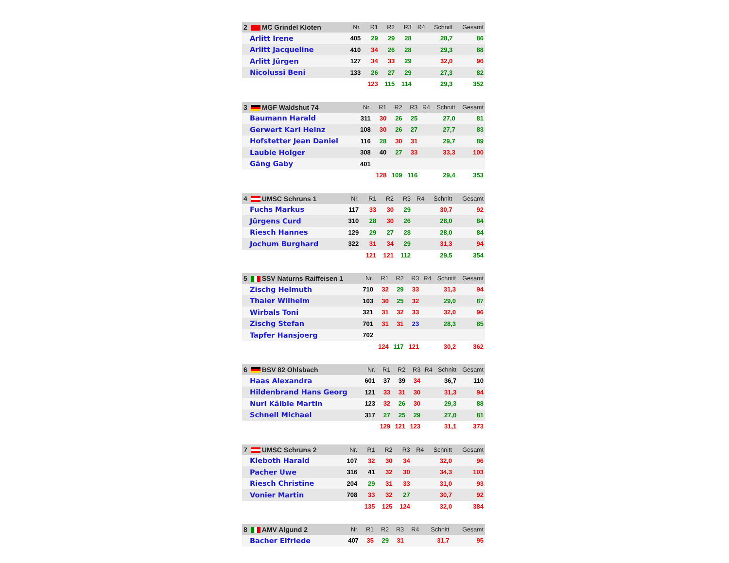| 2 MC Grindel Kloten | Nr. | R1 | R2 | R3 | R4 | Schnitt | Gesamt |
| --- | --- | --- | --- | --- | --- | --- | --- |
| Arlitt Irene | 405 | 29 | 29 | 28 | | 28,7 | 86 |
| Arlitt Jacqueline | 410 | 34 | 26 | 28 | | 29,3 | 88 |
| Arlitt Jürgen | 127 | 34 | 33 | 29 | | 32,0 | 96 |
| Nicolussi Beni | 133 | 26 | 27 | 29 | | 27,3 | 82 |
| | | 123 | 115 | 114 | | 29,3 | 352 |
| 3 MGF Waldshut 74 | Nr. | R1 | R2 | R3 | R4 | Schnitt | Gesamt |
| --- | --- | --- | --- | --- | --- | --- | --- |
| Baumann Harald | 311 | 30 | 26 | 25 | | 27,0 | 81 |
| Gerwert Karl Heinz | 108 | 30 | 26 | 27 | | 27,7 | 83 |
| Hofstetter Jean Daniel | 116 | 28 | 30 | 31 | | 29,7 | 89 |
| Lauble Holger | 308 | 40 | 27 | 33 | | 33,3 | 100 |
| Gäng Gaby | 401 | | | | | | |
| | | 128 | 109 | 116 | | 29,4 | 353 |
| 4 UMSC Schruns 1 | Nr. | R1 | R2 | R3 | R4 | Schnitt | Gesamt |
| --- | --- | --- | --- | --- | --- | --- | --- |
| Fuchs Markus | 117 | 33 | 30 | 29 | | 30,7 | 92 |
| Jürgens Curd | 310 | 28 | 30 | 26 | | 28,0 | 84 |
| Riesch Hannes | 129 | 29 | 27 | 28 | | 28,0 | 84 |
| Jochum Burghard | 322 | 31 | 34 | 29 | | 31,3 | 94 |
| | | 121 | 121 | 112 | | 29,5 | 354 |
| 5 SSV Naturns Raiffeisen 1 | Nr. | R1 | R2 | R3 | R4 | Schnitt | Gesamt |
| --- | --- | --- | --- | --- | --- | --- | --- |
| Zischg Helmuth | 710 | 32 | 29 | 33 | | 31,3 | 94 |
| Thaler Wilhelm | 103 | 30 | 25 | 32 | | 29,0 | 87 |
| Wirbals Toni | 321 | 31 | 32 | 33 | | 32,0 | 96 |
| Zischg Stefan | 701 | 31 | 31 | 23 | | 28,3 | 85 |
| Tapfer Hansjoerg | 702 | | | | | | |
| | | 124 | 117 | 121 | | 30,2 | 362 |
| 6 BSV 82 Ohlsbach | Nr. | R1 | R2 | R3 | R4 | Schnitt | Gesamt |
| --- | --- | --- | --- | --- | --- | --- | --- |
| Haas Alexandra | 601 | 37 | 39 | 34 | | 36,7 | 110 |
| Hildenbrand Hans Georg | 121 | 33 | 31 | 30 | | 31,3 | 94 |
| Nuri Kälble Martin | 123 | 32 | 26 | 30 | | 29,3 | 88 |
| Schnell Michael | 317 | 27 | 25 | 29 | | 27,0 | 81 |
| | | 129 | 121 | 123 | | 31,1 | 373 |
| 7 UMSC Schruns 2 | Nr. | R1 | R2 | R3 | R4 | Schnitt | Gesamt |
| --- | --- | --- | --- | --- | --- | --- | --- |
| Kleboth Harald | 107 | 32 | 30 | 34 | | 32,0 | 96 |
| Pacher Uwe | 316 | 41 | 32 | 30 | | 34,3 | 103 |
| Riesch Christine | 204 | 29 | 31 | 33 | | 31,0 | 93 |
| Vonier Martin | 708 | 33 | 32 | 27 | | 30,7 | 92 |
| | | 135 | 125 | 124 | | 32,0 | 384 |
| 8 AMV Algund 2 | Nr. | R1 | R2 | R3 | R4 | Schnitt | Gesamt |
| --- | --- | --- | --- | --- | --- | --- | --- |
| Bacher Elfriede | 407 | 35 | 29 | 31 | | 31,7 | 95 |